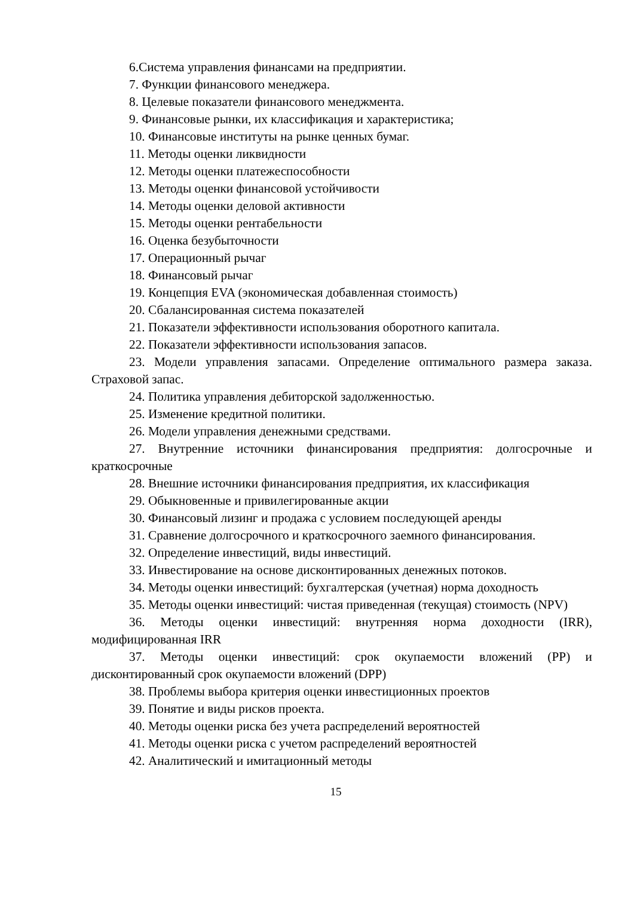6.Система управления финансами на предприятии.
7. Функции финансового менеджера.
8. Целевые показатели финансового менеджмента.
9. Финансовые рынки, их классификация и характеристика;
10. Финансовые институты на рынке ценных бумаг.
11. Методы оценки ликвидности
12. Методы оценки платежеспособности
13. Методы оценки финансовой устойчивости
14. Методы оценки деловой активности
15. Методы оценки рентабельности
16. Оценка безубыточности
17. Операционный рычаг
18. Финансовый рычаг
19. Концепция EVA (экономическая добавленная стоимость)
20. Сбалансированная система показателей
21. Показатели эффективности использования оборотного капитала.
22. Показатели эффективности использования запасов.
23. Модели управления запасами. Определение оптимального размера заказа. Страховой запас.
24. Политика управления дебиторской задолженностью.
25. Изменение кредитной политики.
26. Модели управления денежными средствами.
27. Внутренние источники финансирования предприятия: долгосрочные и краткосрочные
28. Внешние источники финансирования предприятия, их классификация
29. Обыкновенные и привилегированные акции
30. Финансовый лизинг и продажа с условием последующей аренды
31. Сравнение долгосрочного и краткосрочного заемного финансирования.
32. Определение инвестиций, виды инвестиций.
33. Инвестирование на основе дисконтированных денежных потоков.
34. Методы оценки инвестиций: бухгалтерская (учетная) норма доходность
35. Методы оценки инвестиций: чистая приведенная (текущая) стоимость (NPV)
36. Методы оценки инвестиций: внутренняя норма доходности (IRR), модифицированная IRR
37. Методы оценки инвестиций: срок окупаемости вложений (PP) и дисконтированный срок окупаемости вложений (DPP)
38. Проблемы выбора критерия оценки инвестиционных проектов
39. Понятие и виды рисков проекта.
40. Методы оценки риска без учета распределений вероятностей
41. Методы оценки риска с учетом распределений вероятностей
42. Аналитический и имитационный методы
15